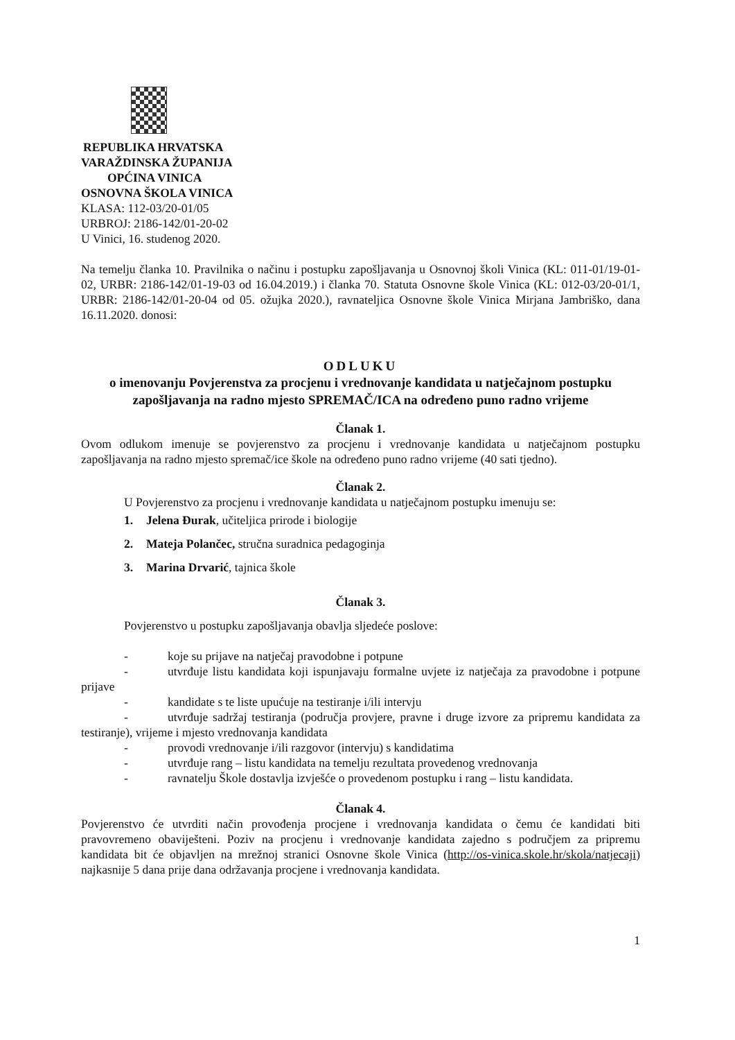REPUBLIKA HRVATSKA
VARAŽDINSKA ŽUPANIJA
OPĆINA VINICA
OSNOVNA ŠKOLA VINICA
KLASA: 112-03/20-01/05
URBROJ: 2186-142/01-20-02
U Vinici, 16. studenog 2020.
Na temelju članka 10. Pravilnika o načinu i postupku zapošljavanja u Osnovnoj školi Vinica (KL: 011-01/19-01-02, URBR: 2186-142/01-19-03 od 16.04.2019.) i članka 70. Statuta Osnovne škole Vinica (KL: 012-03/20-01/1, URBR: 2186-142/01-20-04 od 05. ožujka 2020.), ravnateljica Osnovne škole Vinica Mirjana Jambriško, dana 16.11.2020. donosi:
ODLUKU
o imenovanju Povjerenstva za procjenu i vrednovanje kandidata u natječajnom postupku zapošljavanja na radno mjesto SPREMAČ/ICA na određeno puno radno vrijeme
Članak 1.
Ovom odlukom imenuje se povjerenstvo za procjenu i vrednovanje kandidata u natječajnom postupku zapošljavanja na radno mjesto spremač/ice škole na određeno puno radno vrijeme (40 sati tjedno).
Članak 2.
U Povjerenstvo za procjenu i vrednovanje kandidata u natječajnom postupku imenuju se:
1. Jelena Đurak, učiteljica prirode i biologije
2. Mateja Polančec, stručna suradnica pedagoginja
3. Marina Drvarić, tajnica škole
Članak 3.
Povjerenstvo u postupku zapošljavanja obavlja sljedeće poslove:
- koje su prijave na natječaj pravodobne i potpune
- utvrđuje listu kandidata koji ispunjavaju formalne uvjete iz natječaja za pravodobne i potpune prijave
- kandidate s te liste upućuje na testiranje i/ili intervju
- utvrđuje sadržaj testiranja (područja provjere, pravne i druge izvore za pripremu kandidata za testiranje), vrijeme i mjesto vrednovanja kandidata
- provodi vrednovanje i/ili razgovor (intervju) s kandidatima
- utvrđuje rang – listu kandidata na temelju rezultata provedenog vrednovanja
- ravnatelju Škole dostavlja izvješće o provedenom postupku i rang – listu kandidata.
Članak 4.
Povjerenstvo će utvrditi način provođenja procjene i vrednovanja kandidata o čemu će kandidati biti pravovremeno obaviješteni. Poziv na procjenu i vrednovanje kandidata zajedno s područjem za pripremu kandidata bit će objavljen na mrežnoj stranici Osnovne škole Vinica (http://os-vinica.skole.hr/skola/natjecaji) najkasnije 5 dana prije dana održavanja procjene i vrednovanja kandidata.
1